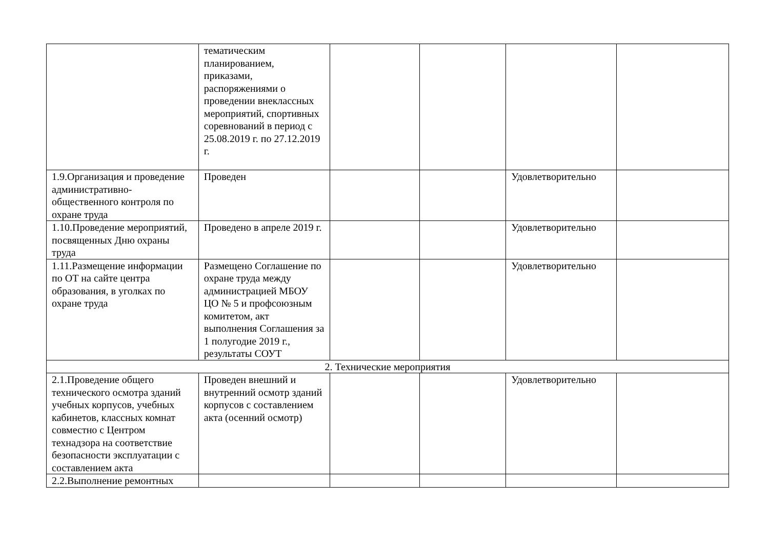| | тематическим планированием, приказами, распоряжениями о проведении внеклассных мероприятий, спортивных соревнований в период с 25.08.2019 г. по 27.12.2019 г. | | | | |
| 1.9.Организация и проведение административно-общественного контроля по охране труда | Проведен | | | Удовлетворительно | |
| 1.10.Проведение мероприятий, посвященных Дню охраны труда | Проведено в апреле 2019 г. | | | Удовлетворительно | |
| 1.11.Размещение информации по ОТ на сайте центра образования, в уголках по охране труда | Размещено Соглашение по охране труда между администрацией МБОУ ЦО № 5 и профсоюзным комитетом, акт выполнения Соглашения за 1 полугодие 2019 г., результаты СОУТ | | | Удовлетворительно | |
| 2. Технические мероприятия | | | | | |
| 2.1.Проведение общего технического осмотра зданий учебных корпусов, учебных кабинетов, классных комнат совместно с Центром технадзора на соответствие безопасности эксплуатации с составлением акта | Проведен внешний и внутренний осмотр зданий корпусов с составлением акта (осенний осмотр) | | | Удовлетворительно | |
| 2.2.Выполнение ремонтных | | | | | |